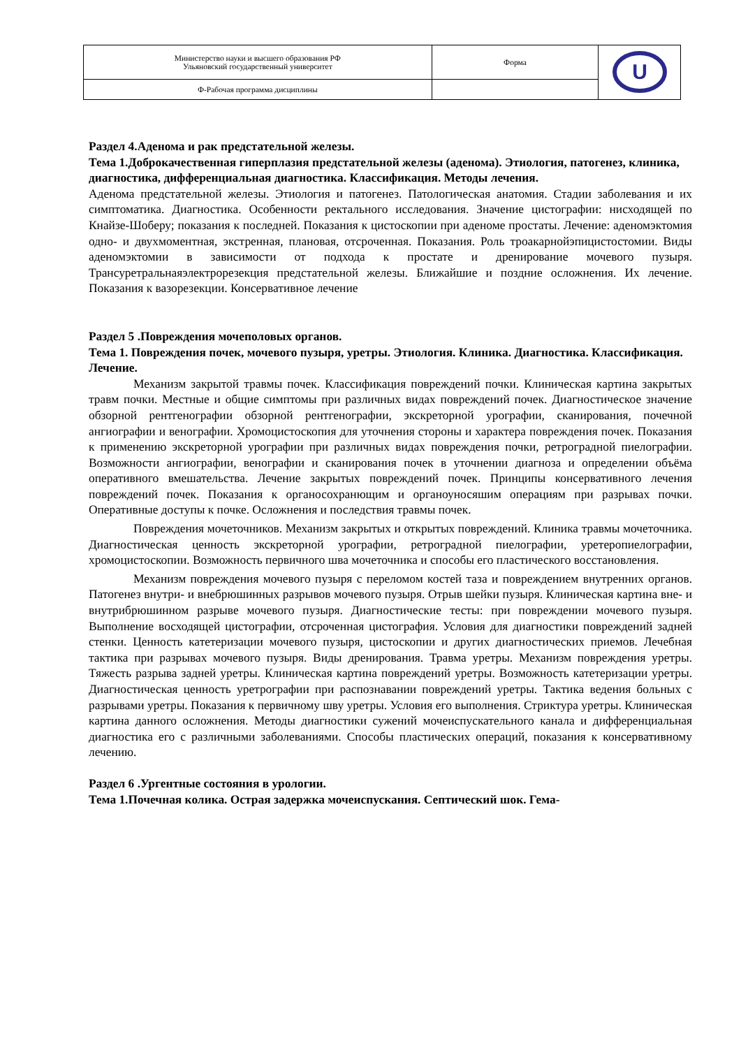| Министерство науки и высшего образования РФ Ульяновский государственный университет | Форма | U |
| Ф-Рабочая программа дисциплины | | |
Раздел 4.Аденома и рак предстательной железы.
Тема 1.Доброкачественная гиперплазия предстательной железы (аденома). Этиология, патогенез, клиника, диагностика, дифференциальная диагностика. Классификация. Методы лечения.
Аденома предстательной железы. Этиология и патогенез. Патологическая анатомия. Стадии заболевания и их симптоматика. Диагностика. Особенности ректального исследования. Значение цистографии: нисходящей по Кнайзе-Шоберу; показания к последней. Показания к цистоскопии при аденоме простаты. Лечение: аденомэктомия одно- и двухмоментная, экстренная, плановая, отсроченная. Показания. Роль троакарнойэпицистостомии. Виды аденомэктомии в зависимости от подхода к простате и дренирование мочевого пузыря. Трансуретральнаяэлектрорезекция предстательной железы. Ближайшие и поздние осложнения. Их лечение. Показания к вазорезекции. Консервативное лечение
Раздел 5 .Повреждения мочеполовых органов.
Тема 1. Повреждения почек, мочевого пузыря, уретры. Этиология. Клиника. Диагностика. Классификация. Лечение.
Механизм закрытой травмы почек. Классификация повреждений почки. Клиническая картина закрытых травм почки. Местные и общие симптомы при различных видах повреждений почек. Диагностическое значение обзорной рентгенографии обзорной рентгенографии, экскреторной урографии, сканирования, почечной ангиографии и венографии. Хромоцистоскопия для уточнения стороны и характера повреждения почек. Показания к применению экскреторной урографии при различных видах повреждения почки, ретроградной пиелографии. Возможности ангиографии, венографии и сканирования почек в уточнении диагноза и определении объёма оперативного вмешательства. Лечение закрытых повреждений почек. Принципы консервативного лечения повреждений почек. Показания к органосохранющим и органоуносяшим операциям при разрывах почки. Оперативные доступы к почке. Осложнения и последствия травмы почек.
Повреждения мочеточников. Механизм закрытых и открытых повреждений. Клиника травмы мочеточника. Диагностическая ценность экскреторной урографии, ретроградной пиелографии, уретеропиелографии, хромоцистоскопии. Возможность первичного шва мочеточника и способы его пластического восстановления.
Механизм повреждения мочевого пузыря с переломом костей таза и повреждением внутренних органов. Патогенез внутри- и внебрюшинных разрывов мочевого пузыря. Отрыв шейки пузыря. Клиническая картина вне- и внутрибрюшинном разрыве мочевого пузыря. Диагностические тесты: при повреждении мочевого пузыря. Выполнение восходящей цистографии, отсроченная цистография. Условия для диагностики повреждений задней стенки. Ценность катетеризации мочевого пузыря, цистоскопии и других диагностических приемов. Лечебная тактика при разрывах мочевого пузыря. Виды дренирования. Травма уретры. Механизм повреждения уретры. Тяжесть разрыва задней уретры. Клиническая картина повреждений уретры. Возможность катетеризации уретры. Диагностическая ценность уретрографии при распознавании повреждений уретры. Тактика ведения больных с разрывами уретры. Показания к первичному шву уретры. Условия его выполнения. Стриктура уретры. Клиническая картина данного осложнения. Методы диагностики сужений мочеиспускательного канала и дифференциальная диагностика его с различными заболеваниями. Способы пластических операций, показания к консервативному лечению.
Раздел 6 .Ургентные состояния в урологии.
Тема 1.Почечная колика. Острая задержка мочеиспускания. Септический шок. Гема-